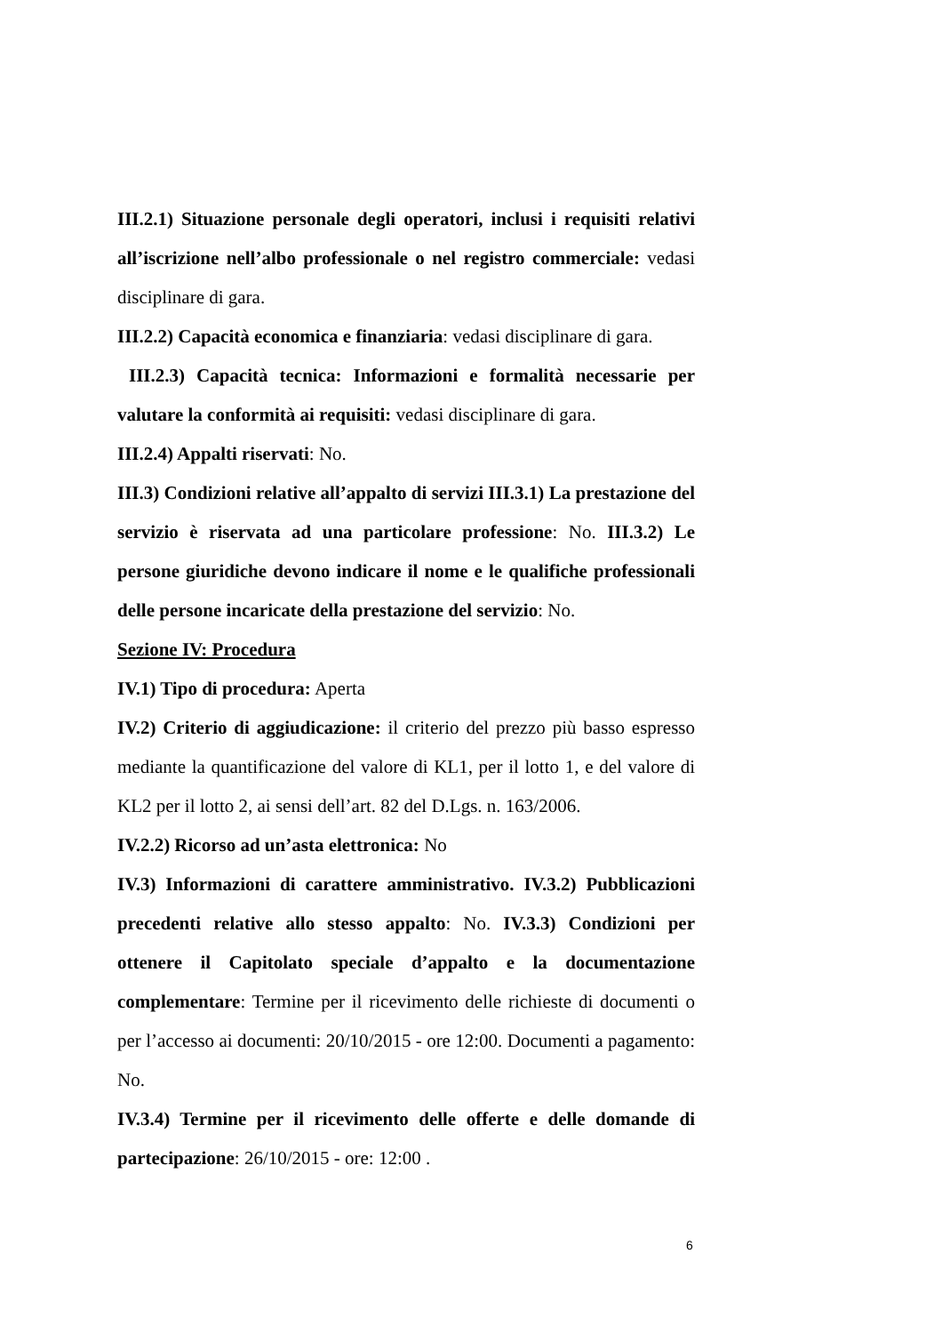III.2.1) Situazione personale degli operatori, inclusi i requisiti relativi all’iscrizione nell’albo professionale o nel registro commerciale: vedasi disciplinare di gara.
III.2.2) Capacità economica e finanziaria: vedasi disciplinare di gara.
III.2.3) Capacità tecnica: Informazioni e formalità necessarie per valutare la conformità ai requisiti: vedasi disciplinare di gara.
III.2.4) Appalti riservati: No.
III.3) Condizioni relative all’appalto di servizi III.3.1) La prestazione del servizio è riservata ad una particolare professione: No. III.3.2) Le persone giuridiche devono indicare il nome e le qualifiche professionali delle persone incaricate della prestazione del servizio: No.
Sezione IV: Procedura
IV.1) Tipo di procedura: Aperta
IV.2) Criterio di aggiudicazione: il criterio del prezzo più basso espresso mediante la quantificazione del valore di KL1, per il lotto 1, e del valore di KL2 per il lotto 2, ai sensi dell’art. 82 del D.Lgs. n. 163/2006.
IV.2.2) Ricorso ad un’asta elettronica: No
IV.3) Informazioni di carattere amministrativo. IV.3.2) Pubblicazioni precedenti relative allo stesso appalto: No. IV.3.3) Condizioni per ottenere il Capitolato speciale d’appalto e la documentazione complementare: Termine per il ricevimento delle richieste di documenti o per l’accesso ai documenti: 20/10/2015 - ore 12:00. Documenti a pagamento: No.
IV.3.4) Termine per il ricevimento delle offerte e delle domande di partecipazione: 26/10/2015 - ore: 12:00 .
6